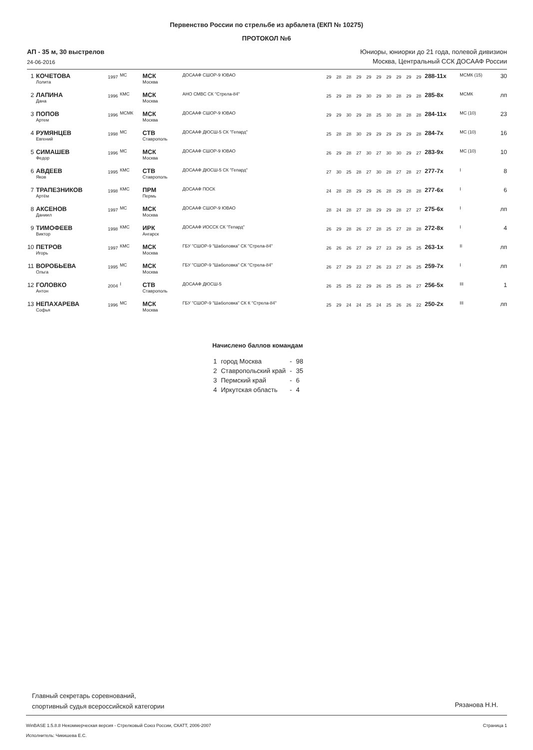Первенство России по стрельбе из арбалета (ЕКП № 10275)
ПРОТОКОЛ №6
АП - 35 м, 30 выстрелов
24-06-2016
Юниоры, юниорки до 21 года, полевой дивизион
Москва, Центральный ССК ДОСААФ России
| 1 | КОЧЕТОВА Лолита | 1997 | МС | МСК Москва | ДОСААФ СШОР-9 ЮВАО | 29 | 28 | 28 | 29 | 29 | 29 | 29 | 29 | 29 | 29 | 288-11x | МСМК (15) | 30 |
| 2 | ЛАПИНА Дана | 1996 | КМС | МСК Москва | АНО СМВС СК "Стрела-84" | 25 | 29 | 28 | 29 | 30 | 29 | 30 | 28 | 29 | 28 | 285-8x | МСМК | лп |
| 3 | ПОПОВ Артем | 1996 | МСМК | МСК Москва | ДОСААФ СШОР-9 ЮВАО | 29 | 29 | 30 | 29 | 28 | 25 | 30 | 28 | 28 | 28 | 284-11x | МС (10) | 23 |
| 4 | РУМЯНЦЕВ Евгений | 1998 | МС | СТВ Ставрополь | ДОСААФ ДЮСШ-5 СК "Гепард" | 25 | 28 | 28 | 30 | 29 | 29 | 29 | 29 | 29 | 28 | 284-7x | МС (10) | 16 |
| 5 | СИМАШЕВ Федор | 1996 | МС | МСК Москва | ДОСААФ СШОР-9 ЮВАО | 26 | 29 | 28 | 27 | 30 | 27 | 30 | 30 | 29 | 27 | 283-9x | МС (10) | 10 |
| 6 | АВДЕЕВ Яков | 1995 | КМС | СТВ Ставрополь | ДОСААФ ДЮСШ-5 СК "Гепард" | 27 | 30 | 25 | 28 | 27 | 30 | 28 | 27 | 28 | 27 | 277-7x | I | 8 |
| 7 | ТРАПЕЗНИКОВ Артём | 1998 | КМС | ПРМ Пермь | ДОСААФ ПОСК | 24 | 28 | 28 | 29 | 29 | 26 | 28 | 29 | 28 | 28 | 277-6x | I | 6 |
| 8 | АКСЕНОВ Даниил | 1997 | МС | МСК Москва | ДОСААФ СШОР-9 ЮВАО | 28 | 24 | 28 | 27 | 28 | 29 | 29 | 28 | 27 | 27 | 275-6x | I | лп |
| 9 | ТИМОФЕЕВ Виктор | 1998 | КМС | ИРК Ангарск | ДОСААФ ИОССК СК "Гепард" | 26 | 29 | 28 | 26 | 27 | 28 | 25 | 27 | 28 | 28 | 272-8x | I | 4 |
| 10 | ПЕТРОВ Игорь | 1997 | КМС | МСК Москва | ГБУ "СШОР-9 "Шаболовка" СК "Стрела-84" | 26 | 26 | 26 | 27 | 29 | 27 | 23 | 29 | 25 | 25 | 263-1x | II | лп |
| 11 | ВОРОБЬЕВА Ольга | 1995 | МС | МСК Москва | ГБУ "СШОР-9 "Шаболовка" СК "Стрела-84" | 26 | 27 | 29 | 23 | 27 | 26 | 23 | 27 | 26 | 25 | 259-7x | I | лп |
| 12 | ГОЛОВКО Антон | 2004 | I | СТВ Ставрополь | ДОСААФ ДЮСШ-5 | 26 | 25 | 25 | 22 | 29 | 26 | 25 | 25 | 26 | 27 | 256-5x | III | 1 |
| 13 | НЕПАХАРЕВА Софья | 1996 | МС | МСК Москва | ГБУ "СШОР-9 "Шаболовка" СК К "Стрела-84" | 25 | 29 | 24 | 24 | 25 | 24 | 25 | 26 | 26 | 22 | 250-2x | III | лп |
Начислено баллов командам
| 1 | город Москва | - | 98 |
| 2 | Ставропольский край | - | 35 |
| 3 | Пермский край | - | 6 |
| 4 | Иркутская область | - | 4 |
Главный секретарь соревнований,
спортивный судья всероссийской категории
Рязанова Н.Н.
WinBASE 1.5.8.8 Некоммерческая версия - Стрелковый Союз России, СКАТТ, 2006-2007 Страница 1
Исполнитель: Чикишева Е.С.